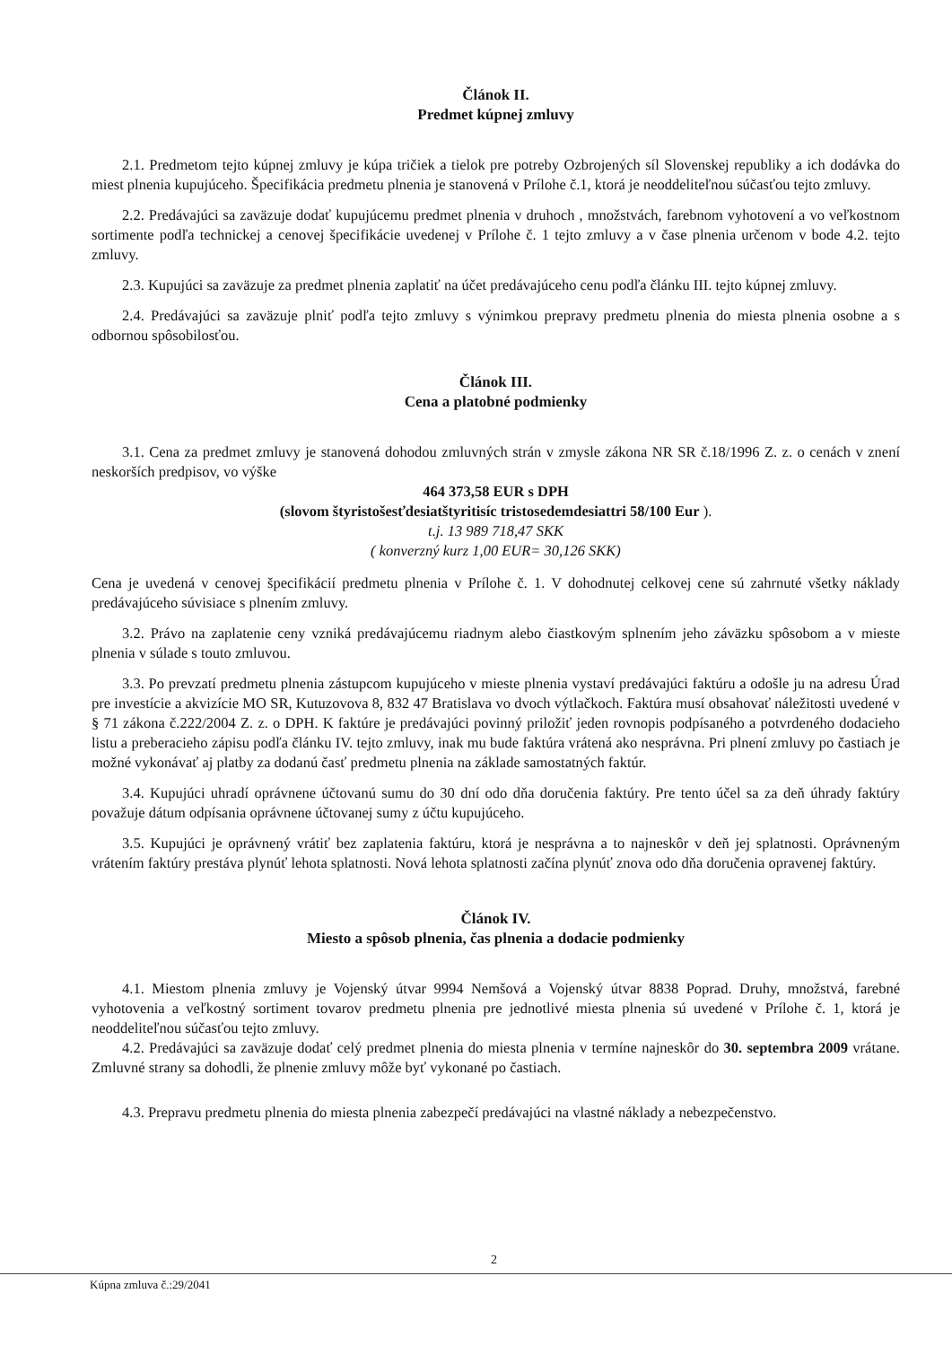Článok II.
Predmet kúpnej zmluvy
2.1. Predmetom tejto kúpnej zmluvy je kúpa tričiek a tielok pre potreby Ozbrojených síl Slovenskej republiky a ich dodávka do miest plnenia kupujúceho. Špecifikácia predmetu plnenia je stanovená v Prílohe č.1, ktorá je neoddeliteľnou súčasťou tejto zmluvy.
2.2. Predávajúci sa zaväzuje dodať kupujúcemu predmet plnenia v druhoch , množstvách, farebnom vyhotovení a vo veľkostnom sortimente podľa technickej a cenovej špecifikácie uvedenej v Prílohe č. 1 tejto zmluvy a v čase plnenia určenom v bode 4.2. tejto zmluvy.
2.3. Kupujúci sa zaväzuje za predmet plnenia zaplatiť na účet predávajúceho cenu podľa článku III. tejto kúpnej zmluvy.
2.4. Predávajúci sa zaväzuje plniť podľa tejto zmluvy s výnimkou prepravy predmetu plnenia do miesta plnenia osobne a s odbornou spôsobilosťou.
Článok III.
Cena a platobné podmienky
3.1. Cena za predmet zmluvy je stanovená dohodou zmluvných strán v zmysle zákona NR SR č.18/1996 Z. z. o cenách v znení neskorších predpisov, vo výške
464 373,58 EUR s DPH
(slovom štyristošesťdesiatštyritisíc tristosedemdesiattri 58/100 Eur ).
t.j. 13 989 718,47 SKK
( konverzný kurz 1,00 EUR= 30,126 SKK)
Cena je uvedená v cenovej špecifikácií predmetu plnenia v Prílohe č. 1. V dohodnutej celkovej cene sú zahrnuté všetky náklady predávajúceho súvisiace s plnením zmluvy.
3.2. Právo na zaplatenie ceny vzniká predávajúcemu riadnym alebo čiastkovým splnením jeho záväzku spôsobom a v mieste plnenia v súlade s touto zmluvou.
3.3. Po prevzatí predmetu plnenia zástupcom kupujúceho v mieste plnenia vystaví predávajúci faktúru a odošle ju na adresu Úrad pre investície a akvizície MO SR, Kutuzovova 8, 832 47 Bratislava vo dvoch výtlačkoch. Faktúra musí obsahovať náležitosti uvedené v § 71 zákona č.222/2004 Z. z. o DPH. K faktúre je predávajúci povinný priložiť jeden rovnopis podpísaného a potvrdeného dodacieho listu a preberacieho zápisu podľa článku IV. tejto zmluvy, inak mu bude faktúra vrátená ako nesprávna. Pri plnení zmluvy po častiach je možné vykonávať aj platby za dodanú časť predmetu plnenia na základe samostatných faktúr.
3.4. Kupujúci uhradí oprávnene účtovanú sumu do 30 dní odo dňa doručenia faktúry. Pre tento účel sa za deň úhrady faktúry považuje dátum odpísania oprávnene účtovanej sumy z účtu kupujúceho.
3.5. Kupujúci je oprávnený vrátiť bez zaplatenia faktúru, ktorá je nesprávna a to najneskôr v deň jej splatnosti. Oprávneným vrátením faktúry prestáva plynúť lehota splatnosti. Nová lehota splatnosti začína plynúť znova odo dňa doručenia opravenej faktúry.
Článok IV.
Miesto a spôsob plnenia, čas plnenia a dodacie podmienky
4.1. Miestom plnenia zmluvy je Vojenský útvar 9994 Nemšová a Vojenský útvar 8838 Poprad. Druhy, množstvá, farebné vyhotovenia a veľkostný sortiment tovarov predmetu plnenia pre jednotlivé miesta plnenia sú uvedené v Prílohe č. 1, ktorá je neoddeliteľnou súčasťou tejto zmluvy.
4.2. Predávajúci sa zaväzuje dodať celý predmet plnenia do miesta plnenia v termíne najneskôr do 30. septembra 2009 vrátane. Zmluvné strany sa dohodli, že plnenie zmluvy môže byť vykonané po častiach.
4.3. Prepravu predmetu plnenia do miesta plnenia zabezpečí predávajúci na vlastné náklady a nebezpečenstvo.
2
Kúpna zmluva č.:29/2041